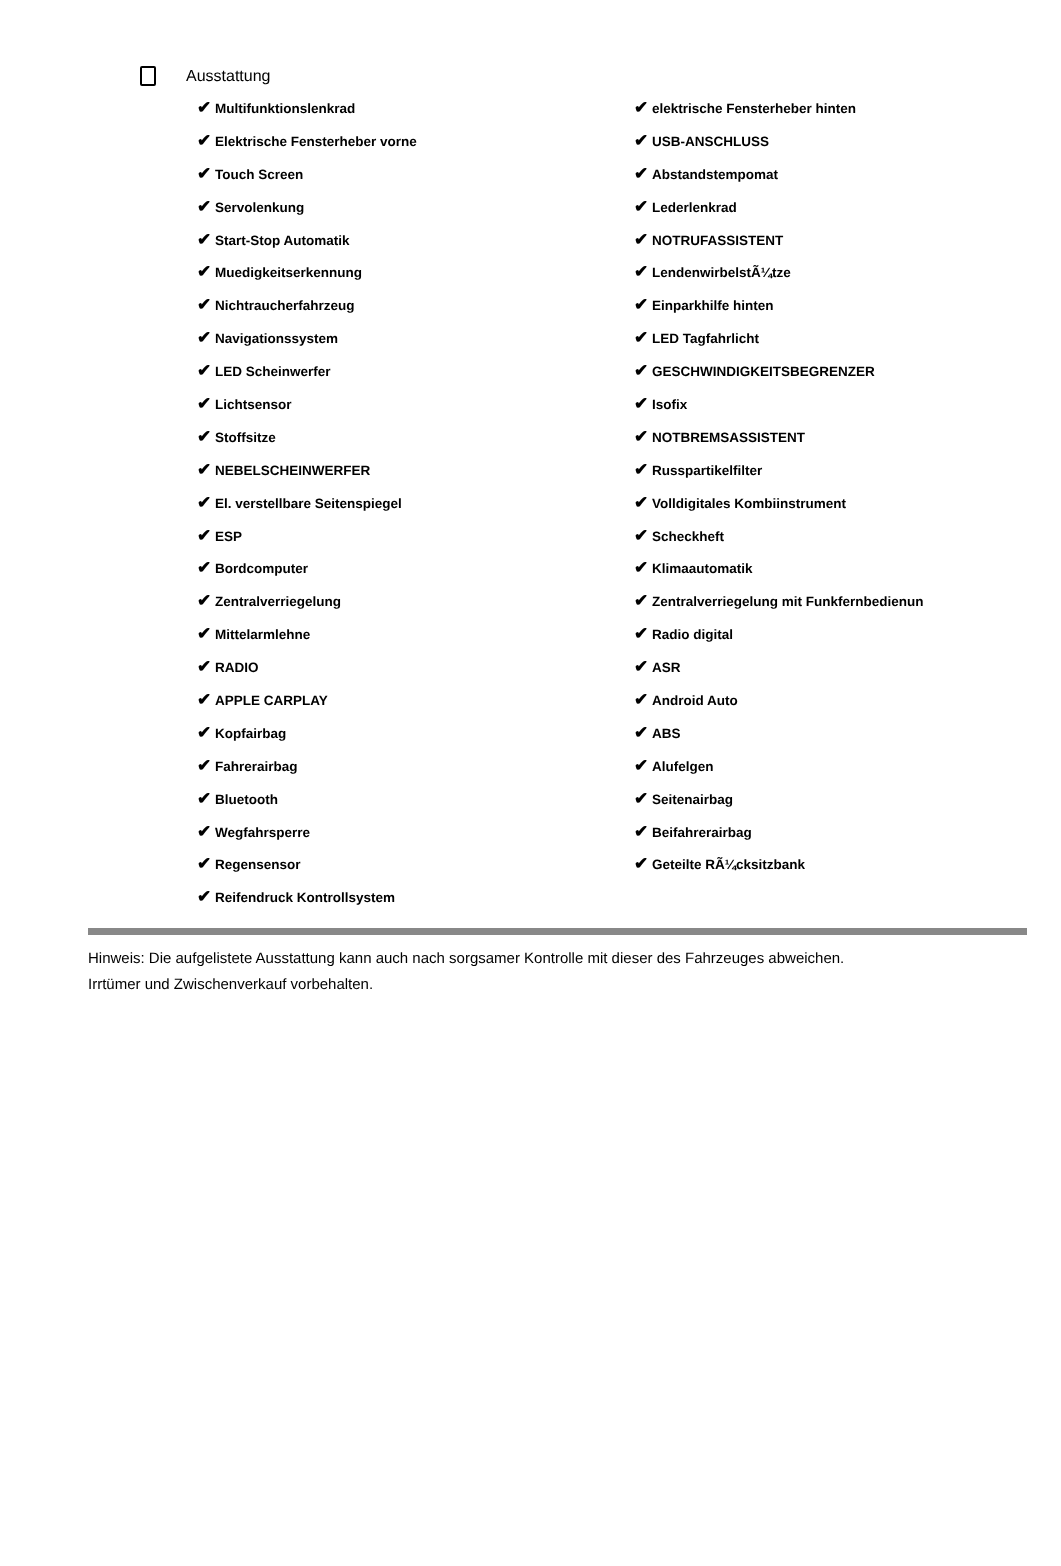Ausstattung
✔ Multifunktionslenkrad
✔ Elektrische Fensterheber vorne
✔ Touch Screen
✔ Servolenkung
✔ Start-Stop Automatik
✔ Muedigkeitserkennung
✔ Nichtraucherfahrzeug
✔ Navigationssystem
✔ LED Scheinwerfer
✔ Lichtsensor
✔ Stoffsitze
✔ NEBELSCHEINWERFER
✔ El. verstellbare Seitenspiegel
✔ ESP
✔ Bordcomputer
✔ Zentralverriegelung
✔ Mittelarmlehne
✔ RADIO
✔ APPLE CARPLAY
✔ Kopfairbag
✔ Fahrerairbag
✔ Bluetooth
✔ Wegfahrsperre
✔ Regensensor
✔ Reifendruck Kontrollsystem
✔ elektrische Fensterheber hinten
✔ USB-ANSCHLUSS
✔ Abstandstempomat
✔ Lederlenkrad
✔ NOTRUFASSISTENT
✔ LendenwirbelstÃ¼tze
✔ Einparkhilfe hinten
✔ LED Tagfahrlicht
✔ GESCHWINDIGKEITSBEGRENZER
✔ Isofix
✔ NOTBREMSASSISTENT
✔ Russpartikelfilter
✔ Volldigitales Kombiinstrument
✔ Scheckheft
✔ Klimaautomatik
✔ Zentralverriegelung mit Funkfernbedienun
✔ Radio digital
✔ ASR
✔ Android Auto
✔ ABS
✔ Alufelgen
✔ Seitenairbag
✔ Beifahrerairbag
✔ Geteilte RÃ¼cksitzbank
Hinweis: Die aufgelistete Ausstattung kann auch nach sorgsamer Kontrolle mit dieser des Fahrzeuges abweichen. Irrtümer und Zwischenverkauf vorbehalten.